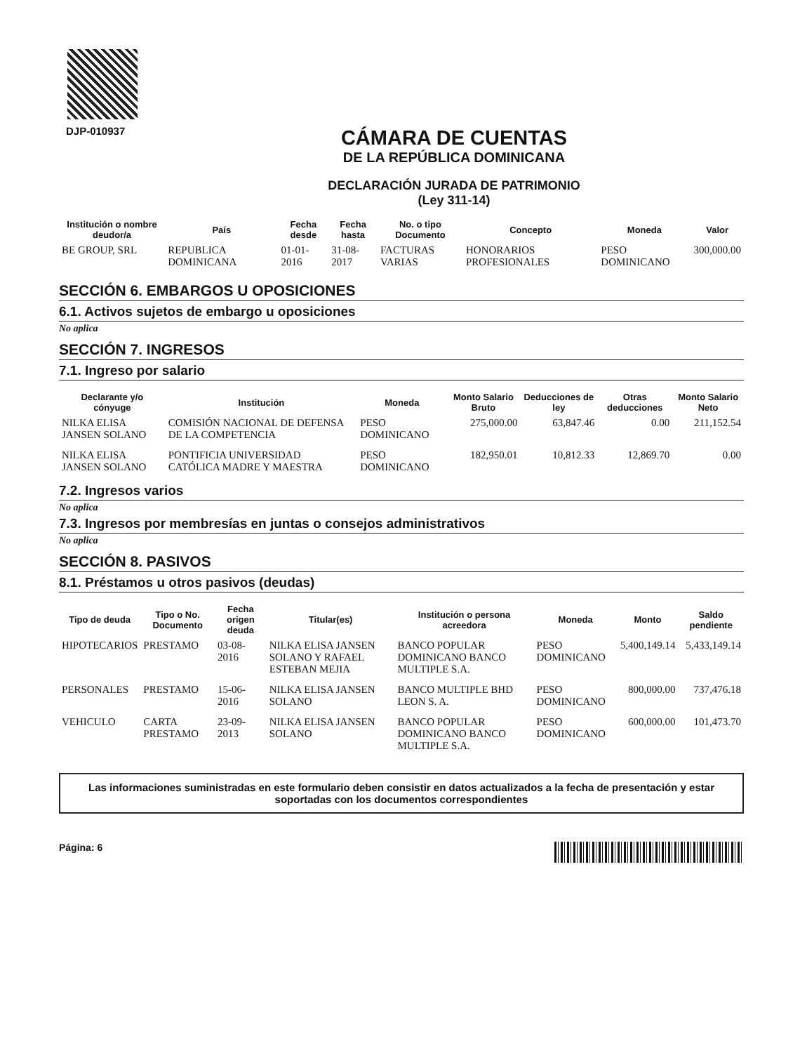DJP-010937
CÁMARA DE CUENTAS
DE LA REPÚBLICA DOMINICANA
DECLARACIÓN JURADA DE PATRIMONIO
(Ley 311-14)
| Institución o nombre deudor/a | País | Fecha desde | Fecha hasta | No. o tipo Documento | Concepto | Moneda | Valor |
| --- | --- | --- | --- | --- | --- | --- | --- |
| BE GROUP, SRL | REPUBLICA DOMINICANA | 01-01-2016 | 31-08-2017 | FACTURAS VARIAS | HONORARIOS PROFESIONALES | PESO DOMINICANO | 300,000.00 |
SECCIÓN 6. EMBARGOS U OPOSICIONES
6.1. Activos sujetos de embargo u oposiciones
No aplica
SECCIÓN 7. INGRESOS
7.1. Ingreso por salario
| Declarante y/o cónyuge | Institución | Moneda | Monto Salario Bruto | Deducciones de ley | Otras deducciones | Monto Salario Neto |
| --- | --- | --- | --- | --- | --- | --- |
| NILKA ELISA JANSEN SOLANO | COMISIÓN NACIONAL DE DEFENSA DE LA COMPETENCIA | PESO DOMINICANO | 275,000.00 | 63,847.46 | 0.00 | 211,152.54 |
| NILKA ELISA JANSEN SOLANO | PONTIFICIA UNIVERSIDAD CATÓLICA MADRE Y MAESTRA | PESO DOMINICANO | 182,950.01 | 10,812.33 | 12,869.70 | 0.00 |
7.2. Ingresos varios
No aplica
7.3. Ingresos por membresías en juntas o consejos administrativos
No aplica
SECCIÓN 8. PASIVOS
8.1. Préstamos u otros pasivos (deudas)
| Tipo de deuda | Tipo o No. Documento | Fecha origen deuda | Titular(es) | Institución o persona acreedora | Moneda | Monto | Saldo pendiente |
| --- | --- | --- | --- | --- | --- | --- | --- |
| HIPOTECARIOS | PRESTAMO | 03-08-2016 | NILKA ELISA JANSEN SOLANO Y RAFAEL ESTEBAN MEJIA | BANCO POPULAR DOMINICANO BANCO MULTIPLE S.A. | PESO DOMINICANO | 5,400,149.14 | 5,433,149.14 |
| PERSONALES | PRESTAMO | 15-06-2016 | NILKA ELISA JANSEN SOLANO | BANCO MULTIPLE BHD LEON S. A. | PESO DOMINICANO | 800,000.00 | 737,476.18 |
| VEHICULO | CARTA PRESTAMO | 23-09-2013 | NILKA ELISA JANSEN SOLANO | BANCO POPULAR DOMINICANO BANCO MULTIPLE S.A. | PESO DOMINICANO | 600,000.00 | 101,473.70 |
Las informaciones suministradas en este formulario deben consistir en datos actualizados a la fecha de presentación y estar soportadas con los documentos correspondientes
Página: 6